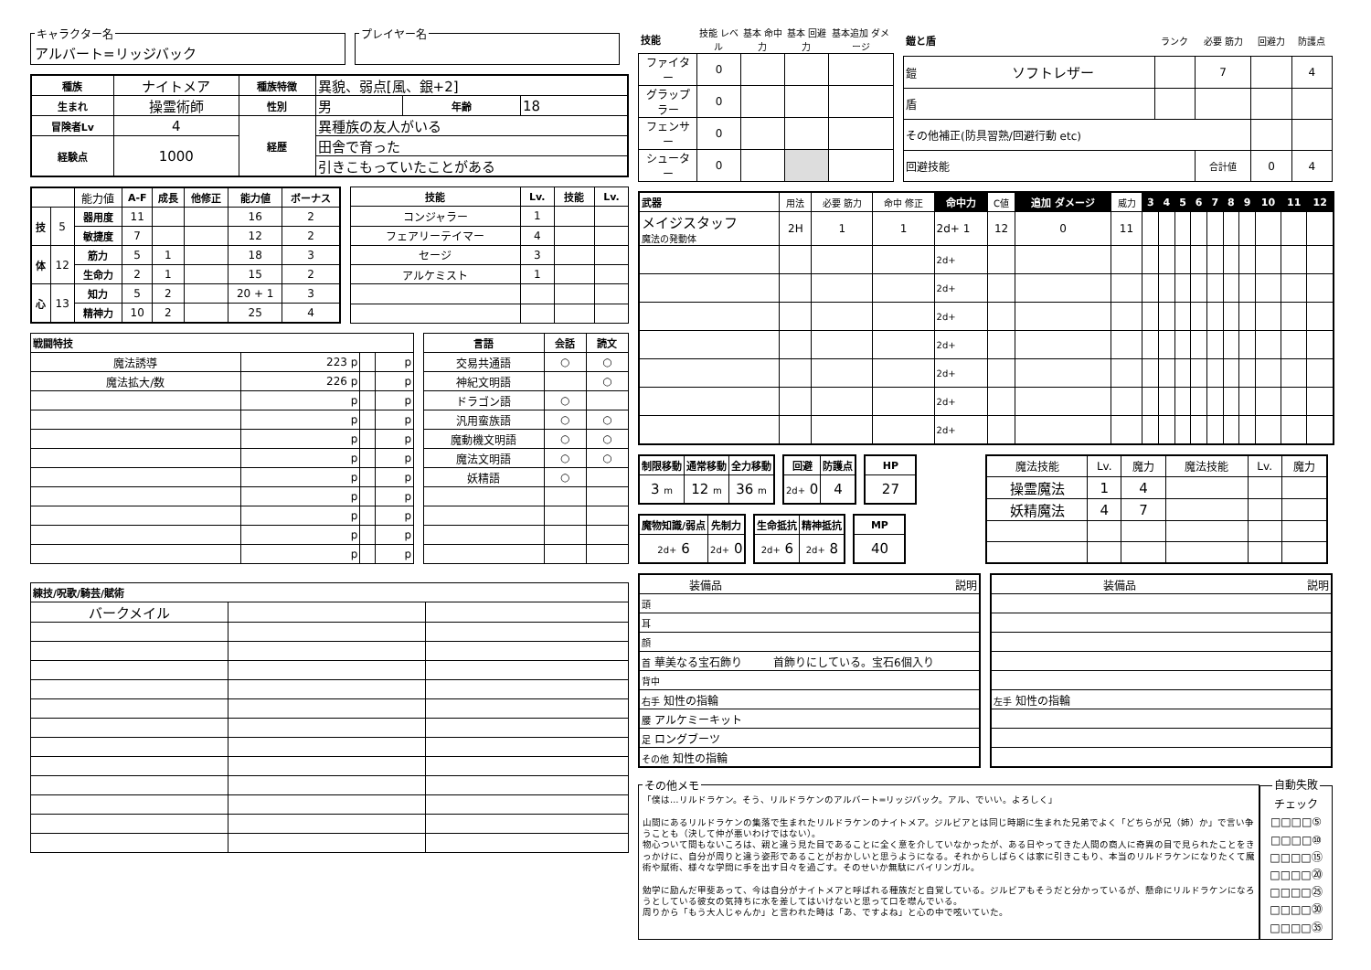キャラクター名
アルバート=リッジバック
プレイヤー名
| 種族 | ナイトメア | 種族特徴 | 異貌、弱点[風、銀+2] | | |
| 生まれ | 操霊術師 | 性別 | 男 | 年齢 | 18 |
| 冒険者Lv | 4 | 経歴 | 異種族の友人がいる | | |
| 経験点 | 1000 | | 田舎で育った | | |
| | | | 引きこもっていたことがある | | |
| | | 能力値 | A-F | 成長 | 他修正 | 能力値 | ボーナス |
| 技 | 5 | 器用度 | 11 | | | 16 | 2 |
| | | 敏捷度 | 7 | | | 12 | 2 |
| 体 | 12 | 筋力 | 5 | 1 | | 18 | 3 |
| | | 生命力 | 2 | 1 | | 15 | 2 |
| 心 | 13 | 知力 | 5 | 2 | | 20 + 1 | 3 |
| | | 精神力 | 10 | 2 | | 25 | 4 |
| 技能 | Lv. | 技能 | Lv. |
| --- | --- | --- | --- |
| コンジャラー | 1 | | |
| フェアリーテイマー | 4 | | |
| セージ | 3 | | |
| アルケミスト | 1 | | |
| 戦闘特技 | | | |
| --- | --- | --- | --- |
| 魔法誘導 | 223 p | | p |
| 魔法拡大/数 | 226 p | | p |
| | p | | p |
| | p | | p |
| | p | | p |
| | p | | p |
| | p | | p |
| | p | | p |
| | p | | p |
| | p | | p |
| | p | | p |
| 言語 | 会話 | 読文 |
| --- | --- | --- |
| 交易共通語 | ○ | ○ |
| 神紀文明語 | | ○ |
| ドラゴン語 | ○ | |
| 汎用蛮族語 | ○ | ○ |
| 魔動機文明語 | ○ | ○ |
| 魔法文明語 | ○ | ○ |
| 妖精語 | ○ | |
| 練技/呪歌/騎芸/賦術 | | |
| --- | --- | --- |
| バークメイル | | |
| 技能 | 技能 レベル | 基本 命中力 | 基本 回避力 | 基本追加 ダメージ |
| ファイター | 0 | | | |
| グラップラー | 0 | | | |
| フェンサー | 0 | | | |
| シューター | 0 | | | |
| 鎧と盾 | ランク | 必要 筋力 | 回避力 | 防護点 |
| 鎧 ソフトレザー | | 7 | | 4 |
| 盾 | | | | |
| その他補正(防具習熟/回避行動 etc) | | | | |
| 回避技能 | | 合計値 | 0 | 4 |
| 武器 | 用法 | 必要 筋力 | 命中 修正 | 命中力 | C値 | 追加 ダメージ | 威力 | 3 | 4 | 5 | 6 | 7 | 8 | 9 | 10 | 11 | 12 |
| メイジスタッフ 魔法の発動体 | 2H | 1 | 1 | 2d+ 1 | 12 | 0 | 11 | | | | | | | | | | |
| | | | | 2d+ | | | | | | | | | | | | | |
| | | | | 2d+ | | | | | | | | | | | | | |
| | | | | 2d+ | | | | | | | | | | | | | |
| | | | | 2d+ | | | | | | | | | | | | | |
| | | | | 2d+ | | | | | | | | | | | | | |
| | | | | 2d+ | | | | | | | | | | | | | |
| | | | | 2d+ | | | | | | | | | | | | | |
| 制限移動 | 通常移動 | 全力移動 |
| --- | --- | --- |
| 3 m | 12 m | 36 m |
| 回避 | 防護点 |
| --- | --- |
| 2d+ 0 | 4 |
| HP |
| --- |
| 27 |
| 魔物知識/弱点 | 先制力 |
| --- | --- |
| 2d+ 6 | 2d+ 0 |
| 生命抵抗 | 精神抵抗 |
| --- | --- |
| 2d+ 6 | 2d+ 8 |
| MP |
| --- |
| 40 |
| 魔法技能 | Lv. | 魔力 | 魔法技能 | Lv. | 魔力 |
| 操霊魔法 | 1 | 4 | | | |
| 妖精魔法 | 4 | 7 | | | |
| 装備品 | 説明 |
| 頭 | |
| 耳 | |
| 顔 | |
| 首 華美なる宝石飾り | 首飾りにしている。宝石6個入り |
| 背中 | |
| 右手 知性の指輪 | |
| 腰 アルケミーキット | |
| 足 ロングブーツ | |
| その他 知性の指輪 | |
| 装備品 | 説明 |
| 左手 知性の指輪 | |
その他メモ
「僕は…リルドラケン。そう、リルドラケンのアルバート=リッジバック。アル、でいい。よろしく」
山間にあるリルドラケンの集落で生まれたリルドラケンのナイトメア。ジルビアとは同じ時期に生まれた兄弟でよく「どちらが兄（姉）か」で言い争うことも（決して仲が悪いわけではない）。
物心ついて間もないころは、親と違う見た目であることに全く意を介していなかったが、ある日やってきた人間の商人に奇異の目で見られたことをきっかけに、自分が周りと違う姿形であることがおかしいと思うようになる。それからしばらくは家に引きこもり、本当のリルドラケンになりたくて魔術や賦術、様々な学問に手を出す日々を過ごす。そのせいか無駄にバイリンガル。
勉学に励んだ甲斐あって、今は自分がナイトメアと呼ばれる種族だと自覚している。ジルビアもそうだと分かっているが、懸命にリルドラケンになろうとしている彼女の気持ちに水を差してはいけないと思って口を噤んでいる。
周りから「もう大人じゃんか」と言われた時は「あ、ですよね」と心の中で呟いていた。
自動失敗チェック
□□□□⑤
□□□□⑩
□□□□⑮
□□□□⑳
□□□□㉕
□□□□㉚
□□□□㉟